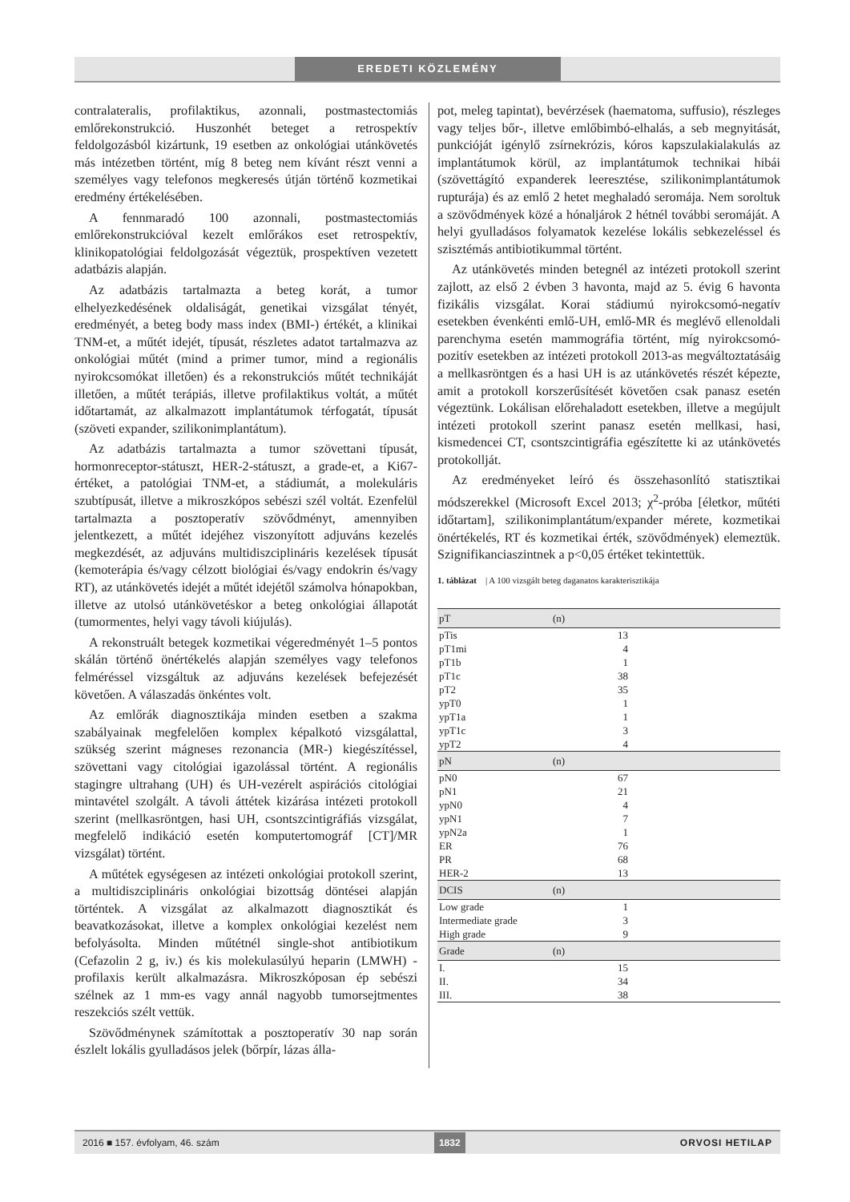EREDETI KÖZLEMÉNY
contralateralis, profilaktikus, azonnali, postmastectomiás emlőrekonstrukció. Huszonhét beteget a retrospektív feldolgozásból kizártunk, 19 esetben az onkológiai utánkövetés más intézetben történt, míg 8 beteg nem kívánt részt venni a személyes vagy telefonos megkeresés útján történő kozmetikai eredmény értékelésében.
A fennmaradó 100 azonnali, postmastectomiás emlőrekonstrukcióval kezelt emlőrákos eset retrospektív, klinikopatológiai feldolgozását végeztük, prospektíven vezetett adatbázis alapján.
Az adatbázis tartalmazta a beteg korát, a tumor elhelyezkedésének oldaliságát, genetikai vizsgálat tényét, eredményét, a beteg body mass index (BMI-) értékét, a klinikai TNM-et, a műtét idejét, típusát, részletes adatot tartalmazva az onkológiai műtét (mind a primer tumor, mind a regionális nyirokcsomókat illetően) és a rekonstrukciós műtét technikáját illetően, a műtét terápiás, illetve profilaktikus voltát, a műtét időtartamát, az alkalmazott implantátumok térfogatát, típusát (szöveti expander, szilikonimplantátum).
Az adatbázis tartalmazta a tumor szövettani típusát, hormonreceptor-státuszt, HER-2-státuszt, a grade-et, a Ki67-értéket, a patológiai TNM-et, a stádiumát, a molekuláris szubtípusát, illetve a mikroszkópos sebészi szél voltát. Ezenfelül tartalmazta a posztoperatív szövődményt, amennyiben jelentkezett, a műtét idejéhez viszonyított adjuváns kezelés megkezdését, az adjuváns multidiszciplináris kezelések típusát (kemoterápia és/vagy célzott biológiai és/vagy endokrin és/vagy RT), az utánkövetés idejét a műtét idejétől számolva hónapokban, illetve az utolsó utánkövetéskor a beteg onkológiai állapotát (tumormentes, helyi vagy távoli kiújulás).
A rekonstruált betegek kozmetikai végeredményét 1–5 pontos skálán történő önértékelés alapján személyes vagy telefonos felméréssel vizsgáltuk az adjuváns kezelések befejezését követően. A válaszadás önkéntes volt.
Az emlőrák diagnosztikája minden esetben a szakma szabályainak megfelelően komplex képalkotó vizsgálattal, szükség szerint mágneses rezonancia (MR-) kiegészítéssel, szövettani vagy citológiai igazolással történt. A regionális stagingre ultrahang (UH) és UH-vezérelt aspirációs citológiai mintavétel szolgált. A távoli áttétek kizárása intézeti protokoll szerint (mellkasröntgen, hasi UH, csontszcintigráfiás vizsgálat, megfelelő indikáció esetén komputertomográf [CT]/MR vizsgálat) történt.
A műtétek egységesen az intézeti onkológiai protokoll szerint, a multidiszciplináris onkológiai bizottság döntései alapján történtek. A vizsgálat az alkalmazott diagnosztikát és beavatkozásokat, illetve a komplex onkológiai kezelést nem befolyásolta. Minden műtétnél single-shot antibiotikum (Cefazolin 2 g, iv.) és kis molekulasúlyú heparin (LMWH) -profilaxis került alkalmazásra. Mikroszkóposan ép sebészi szélnek az 1 mm-es vagy annál nagyobb tumorsejtmentes reszekciós szélt vettük.
Szövődménynek számítottak a posztoperatív 30 nap során észlelt lokális gyulladásos jelek (bőrpír, lázas álla-
pot, meleg tapintat), bevérzések (haematoma, suffusio), részleges vagy teljes bőr-, illetve emlőbimbó-elhalás, a seb megnyitását, punkcióját igénylő zsírnekrózis, kóros kapszulakialakulás az implantátumok körül, az implantátumok technikai hibái (szövettágító expanderek leeresztése, szilikonimplantátumok rupturája) és az emlő 2 hetet meghaladó seromája. Nem soroltuk a szövődmények közé a hónaljárok 2 hétnél további seromáját. A helyi gyulladásos folyamatok kezelése lokális sebkezeléssel és szisztémás antibiotikummal történt.
Az utánkövetés minden betegnél az intézeti protokoll szerint zajlott, az első 2 évben 3 havonta, majd az 5. évig 6 havonta fizikális vizsgálat. Korai stádiumú nyirokcsomó-negatív esetekben évenkénti emlő-UH, emlő-MR és meglévő ellenoldali parenchyma esetén mammográfia történt, míg nyirokcsomó-pozitív esetekben az intézeti protokoll 2013-as megváltoztatásáig a mellkasröntgen és a hasi UH is az utánkövetés részét képezte, amit a protokoll korszerűsítését követően csak panasz esetén végeztünk. Lokálisan előrehaladott esetekben, illetve a megújult intézeti protokoll szerint panasz esetén mellkasi, hasi, kismedencei CT, csontszcintigráfia egészítette ki az utánkövetés protokollját.
Az eredményeket leíró és összehasonlító statisztikai módszerekkel (Microsoft Excel 2013; χ<sup>2</sup>-próba [életkor, műtéti időtartam], szilikonimplantátum/expander mérete, kozmetikai önértékelés, RT és kozmetikai érték, szövődmények) elemeztük. Szignifikanciaszintnek a p<0,05 értéket tekintettük.
1. táblázat | A 100 vizsgált beteg daganatos karakterisztikája
| pT | (n) |
| --- | --- |
| pTis | 13 |
| pT1mi | 4 |
| pT1b | 1 |
| pT1c | 38 |
| pT2 | 35 |
| ypT0 | 1 |
| ypT1a | 1 |
| ypT1c | 3 |
| ypT2 | 4 |
| pN | (n) |
| pN0 | 67 |
| pN1 | 21 |
| ypN0 | 4 |
| ypN1 | 7 |
| ypN2a | 1 |
| ER | 76 |
| PR | 68 |
| HER-2 | 13 |
| DCIS | (n) |
| Low grade | 1 |
| Intermediate grade | 3 |
| High grade | 9 |
| Grade | (n) |
| I. | 15 |
| II. | 34 |
| III. | 38 |
2016 ■ 157. évfolyam, 46. szám 1832 ORVOSI HETILAP